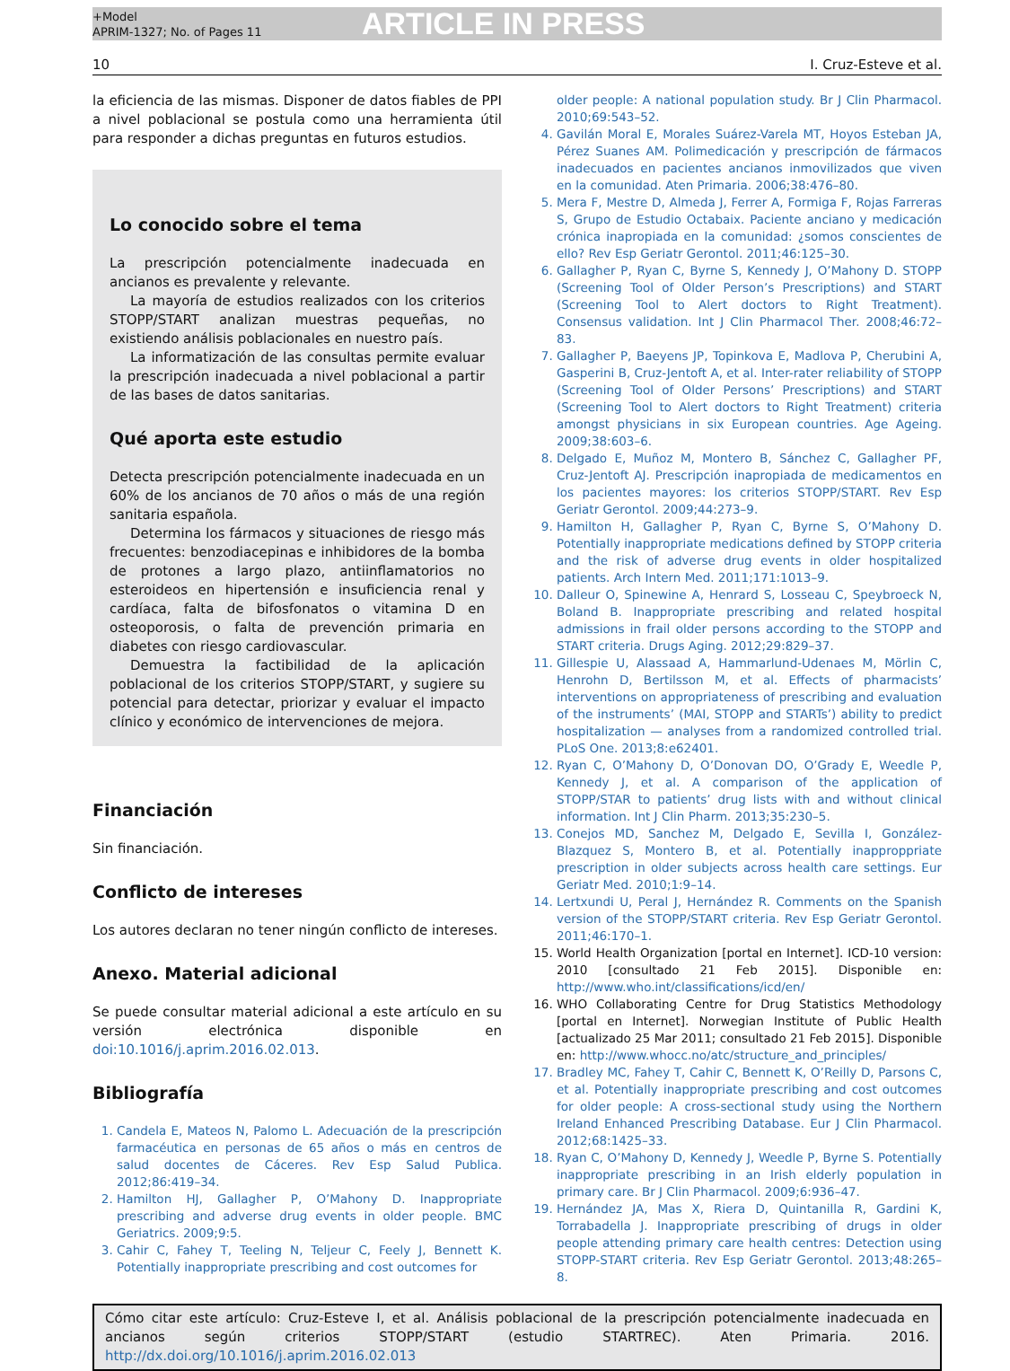+Model
APRIM-1327; No. of Pages 11
ARTICLE IN PRESS
10 I. Cruz-Esteve et al.
la eficiencia de las mismas. Disponer de datos fiables de PPI a nivel poblacional se postula como una herramienta útil para responder a dichas preguntas en futuros estudios.
Lo conocido sobre el tema
La prescripción potencialmente inadecuada en ancianos es prevalente y relevante.
La mayoría de estudios realizados con los criterios STOPP/START analizan muestras pequeñas, no existiendo análisis poblacionales en nuestro país.
La informatización de las consultas permite evaluar la prescripción inadecuada a nivel poblacional a partir de las bases de datos sanitarias.
Qué aporta este estudio
Detecta prescripción potencialmente inadecuada en un 60% de los ancianos de 70 años o más de una región sanitaria española.
Determina los fármacos y situaciones de riesgo más frecuentes: benzodiacepinas e inhibidores de la bomba de protones a largo plazo, antiinflamatorios no esteroideos en hipertensión e insuficiencia renal y cardíaca, falta de bifosfonatos o vitamina D en osteoporosis, o falta de prevención primaria en diabetes con riesgo cardiovascular.
Demuestra la factibilidad de la aplicación poblacional de los criterios STOPP/START, y sugiere su potencial para detectar, priorizar y evaluar el impacto clínico y económico de intervenciones de mejora.
Financiación
Sin financiación.
Conflicto de intereses
Los autores declaran no tener ningún conflicto de intereses.
Anexo. Material adicional
Se puede consultar material adicional a este artículo en su versión electrónica disponible en doi:10.1016/j.aprim.2016.02.013.
Bibliografía
1. Candela E, Mateos N, Palomo L. Adecuación de la prescripción farmacéutica en personas de 65 años o más en centros de salud docentes de Cáceres. Rev Esp Salud Publica. 2012;86:419–34.
2. Hamilton HJ, Gallagher P, O’Mahony D. Inappropriate prescribing and adverse drug events in older people. BMC Geriatrics. 2009;9:5.
3. Cahir C, Fahey T, Teeling N, Teljeur C, Feely J, Bennett K. Potentially inappropriate prescribing and cost outcomes for
older people: A national population study. Br J Clin Pharmacol. 2010;69:543–52.
4. Gavilán Moral E, Morales Suárez-Varela MT, Hoyos Esteban JA, Pérez Suanes AM. Polimedicación y prescripción de fármacos inadecuados en pacientes ancianos inmovilizados que viven en la comunidad. Aten Primaria. 2006;38:476–80.
5. Mera F, Mestre D, Almeda J, Ferrer A, Formiga F, Rojas Farreras S, Grupo de Estudio Octabaix. Paciente anciano y medicación crónica inapropiada en la comunidad: ¿somos conscientes de ello? Rev Esp Geriatr Gerontol. 2011;46:125–30.
6. Gallagher P, Ryan C, Byrne S, Kennedy J, O’Mahony D. STOPP (Screening Tool of Older Person’s Prescriptions) and START (Screening Tool to Alert doctors to Right Treatment). Consensus validation. Int J Clin Pharmacol Ther. 2008;46:72–83.
7. Gallagher P, Baeyens JP, Topinkova E, Madlova P, Cherubini A, Gasperini B, Cruz-Jentoft A, et al. Inter-rater reliability of STOPP (Screening Tool of Older Persons’ Prescriptions) and START (Screening Tool to Alert doctors to Right Treatment) criteria amongst physicians in six European countries. Age Ageing. 2009;38:603–6.
8. Delgado E, Muñoz M, Montero B, Sánchez C, Gallagher PF, Cruz-Jentoft AJ. Prescripción inapropiada de medicamentos en los pacientes mayores: los criterios STOPP/START. Rev Esp Geriatr Gerontol. 2009;44:273–9.
9. Hamilton H, Gallagher P, Ryan C, Byrne S, O’Mahony D. Potentially inappropriate medications defined by STOPP criteria and the risk of adverse drug events in older hospitalized patients. Arch Intern Med. 2011;171:1013–9.
10. Dalleur O, Spinewine A, Henrard S, Losseau C, Speybroeck N, Boland B. Inappropriate prescribing and related hospital admissions in frail older persons according to the STOPP and START criteria. Drugs Aging. 2012;29:829–37.
11. Gillespie U, Alassaad A, Hammarlund-Udenaes M, Mörlin C, Henrohn D, Bertilsson M, et al. Effects of pharmacists’ interventions on appropriateness of prescribing and evaluation of the instruments’ (MAI, STOPP and STARTs’) ability to predict hospitalization — analyses from a randomized controlled trial. PLoS One. 2013;8:e62401.
12. Ryan C, O’Mahony D, O’Donovan DO, O’Grady E, Weedle P, Kennedy J, et al. A comparison of the application of STOPP/STAR to patients’ drug lists with and without clinical information. Int J Clin Pharm. 2013;35:230–5.
13. Conejos MD, Sanchez M, Delgado E, Sevilla I, González-Blazquez S, Montero B, et al. Potentially inapproppriate prescription in older subjects across health care settings. Eur Geriatr Med. 2010;1:9–14.
14. Lertxundi U, Peral J, Hernández R. Comments on the Spanish version of the STOPP/START criteria. Rev Esp Geriatr Gerontol. 2011;46:170–1.
15. World Health Organization [portal en Internet]. ICD-10 version: 2010 [consultado 21 Feb 2015]. Disponible en: http://www.who.int/classifications/icd/en/
16. WHO Collaborating Centre for Drug Statistics Methodology [portal en Internet]. Norwegian Institute of Public Health [actualizado 25 Mar 2011; consultado 21 Feb 2015]. Disponible en: http://www.whocc.no/atc/structure_and_principles/
17. Bradley MC, Fahey T, Cahir C, Bennett K, O’Reilly D, Parsons C, et al. Potentially inappropriate prescribing and cost outcomes for older people: A cross-sectional study using the Northern Ireland Enhanced Prescribing Database. Eur J Clin Pharmacol. 2012;68:1425–33.
18. Ryan C, O’Mahony D, Kennedy J, Weedle P, Byrne S. Potentially inappropriate prescribing in an Irish elderly population in primary care. Br J Clin Pharmacol. 2009;6:936–47.
19. Hernández JA, Mas X, Riera D, Quintanilla R, Gardini K, Torrabadella J. Inappropriate prescribing of drugs in older people attending primary care health centres: Detection using STOPP-START criteria. Rev Esp Geriatr Gerontol. 2013;48:265–8.
Cómo citar este artículo: Cruz-Esteve I, et al. Análisis poblacional de la prescripción potencialmente inadecuada en ancianos según criterios STOPP/START (estudio STARTREC). Aten Primaria. 2016. http://dx.doi.org/10.1016/j.aprim.2016.02.013